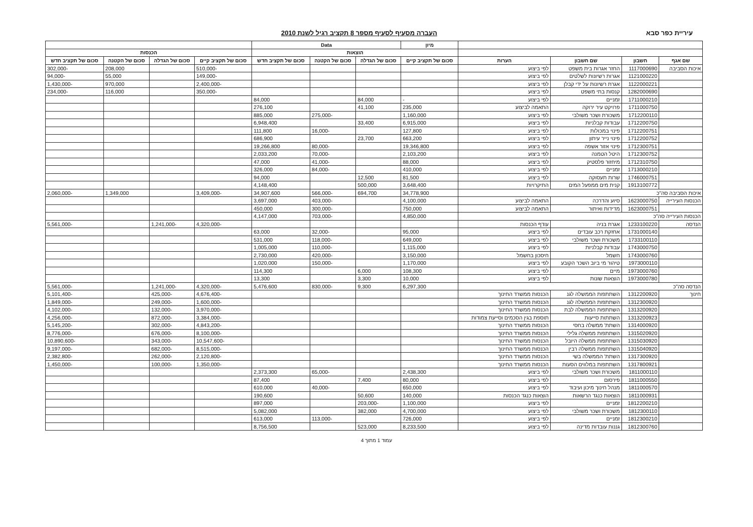עיריית כפר סבא העברה מסעיף לסעיף מספר 8 תקציב רגיל לשנת 2010
| | | | | מיון | Data | | | | | | |
| --- | --- | --- | --- | --- | --- | --- | --- | --- | --- | --- | --- |
| | | | | הוצאות | | | | הכנסות | | | |
| שם אגף | חשבון | שם חשבון | הערות | סכום של תקציב קיים | סכום של הגדלה | סכום של הקטנה | סכום של תקציב חדש | סכום של תקציב קיים | סכום של הגדלה | סכום של הקטנה | סכום של תקציב חדש |
| איכות הסביבה | 1117000690 | החזר אגרות בית משפט | לפי ביצוע | | | | | -510,000 | | 208,000 | -302,000 |
| | 1121000220 | אגרות רשיונות לשלטים | לפי ביצוע | | | | | -149,000 | | 55,000 | -94,000 |
| | 1122000221 | אגרת רשיונות על ידי קבלן | לפי ביצוע | | | | | -2,400,000 | | 970,000 | -1,430,000 |
| | 1282000690 | קנסות בתי משפט | לפי ביצוע | | | | | -350,000 | | 116,000 | -234,000 |
| | 1711000210 | זמניים | לפי ביצוע | - | 84,000 | | 84,000 | | | | |
| | 1711000750 | פרויקט עיר ירוקה | התאמה לביצוע | 235,000 | 41,100 | | 276,100 | | | | |
| | 1712200110 | משכורת ושכר משולבי | לפי ביצוע | 1,160,000 | | -275,000 | 885,000 | | | | |
| | 1712200750 | עבודות קבלניות | לפי ביצוע | 6,915,000 | 33,400 | | 6,948,400 | | | | |
| | 1712200751 | פינוי במכולות | לפי ביצוע | 127,800 | | -16,000 | 111,800 | | | | |
| | 1712200752 | פינוי נייר עיתון | לפי ביצוע | 663,200 | 23,700 | | 686,900 | | | | |
| | 1712300751 | פינוי אזור אשפה | לפי ביצוע | 19,346,800 | | -80,000 | 19,266,800 | | | | |
| | 1712300752 | היטל הטמנה | לפי ביצוע | 2,103,200 | | -70,000 | 2,033,200 | | | | |
| | 1712310750 | מיחזור פלסטיק | לפי ביצוע | 88,000 | | -41,000 | 47,000 | | | | |
| | 1713000210 | זמניים | לפי ביצוע | 410,000 | | -84,000 | 326,000 | | | | |
| | 1746000751 | שרות תעסוקה | לפי ביצוע | 81,500 | 12,500 | | 94,000 | | | | |
| | 1913100772 | קנית מים ממפעל המים | התיקרויות | 3,648,400 | 500,000 | | 4,148,400 | | | | |
| איכות הסביבה סה"כ | | | | 34,778,900 | 694,700 | -566,000 | 34,907,600 | -3,409,000 | | 1,349,000 | -2,060,000 |
| הכנסות העירייה | 1623000750 | סיוע והדרכה | התאמה לביצוע | 4,100,000 | | -403,000 | 3,697,000 | | | | |
| | 1623000751 | מדידות ואיתור | התאמה לביצוע | 750,000 | | -300,000 | 450,000 | | | | |
| הכנסות העירייה סה"כ | | | | 4,850,000 | | -703,000 | 4,147,000 | | | | |
| הנדסה | 1233100220 | אגרת בניה | עודף הכנסות | | | | | -4,320,000 | -1,241,000 | | -5,561,000 |
| | 1731000140 | אחזקת רכב עובדים | לפי ביצוע | 95,000 | | -32,000 | 63,000 | | | | |
| | 1733100110 | משכורת ושכר משולבי | לפי ביצוע | 649,000 | | -118,000 | 531,000 | | | | |
| | 1743000750 | עבודות קבלניות | לפי ביצוע | 1,115,000 | | -110,000 | 1,005,000 | | | | |
| | 1743000760 | חשמל | חיסכון בחשמל | 3,150,000 | | -420,000 | 2,730,000 | | | | |
| | 1973000110 | טיהור מי ביוב השכר הקובע | לפי ביצוע | 1,170,000 | | -150,000 | 1,020,000 | | | | |
| | 1973000760 | מיים | לפי ביצוע | 108,300 | 6,000 | | 114,300 | | | | |
| | 1973000780 | הוצאות שונות | לפי ביצוע | 10,000 | 3,300 | | 13,300 | | | | |
| הנדסה סה"כ | | | | 6,297,300 | 9,300 | -830,000 | 5,476,600 | -4,320,000 | -1,241,000 | | -5,561,000 |
| חינוך | 1312200920 | השתתפות הממשלה לגנ | הכנסות ממשרד החינוך | | | | | -4,676,400 | -425,000 | | -5,101,400 |
| | 1312300920 | השתתפות הממשלה לגנ | הכנסות ממשרד החינוך | | | | | -1,600,000 | -249,000 | | -1,849,000 |
| | 1313200920 | השתתפות הממשלה לבת | הכנסות ממשרד החינוך | | | | | -3,970,000 | -132,000 | | -4,102,000 |
| | 1313200923 | השתתות סייעות | תוספת בגין הסכמים וסייעת צמודות | | | | | -3,384,000 | -872,000 | | -4,256,000 |
| | 1314000920 | השתת' ממשלה בחסי | הכנסות ממשרד החינוך | | | | | -4,843,200 | -302,000 | | -5,145,200 |
| | 1315020920 | השתתפות ממשלה גלילי | הכנסות ממשרד החינוך | | | | | -8,100,000 | -676,000 | | -8,776,000 |
| | 1315030920 | השתתפות ממשלה היובל | הכנסות ממשרד החינוך | | | | | -10,547,600 | -343,000 | | -10,890,600 |
| | 1315040920 | השתתפות ממשלה רבין | הכנסות ממשרד החינוך | | | | | -8,515,000 | -682,000 | | -9,197,000 |
| | 1317300920 | השתת' הממשלה בשי | הכנסות ממשרד החינוך | | | | | -2,120,800 | -262,000 | | -2,382,800 |
| | 1317800921 | השתתפות במלווים הסעות | הכנסות ממשרד החינוך | | | | | -1,350,000 | -100,000 | | -1,450,000 |
| | 1811000110 | משכורת ושכר משולבי | לפי ביצוע | 2,438,300 | | -65,000 | 2,373,300 | | | | |
| | 1811000550 | פירסום | לפי ביצוע | 80,000 | 7,400 | | 87,400 | | | | |
| | 1811000570 | מנהל חינוך מיכון ועיבוד | לפי ביצוע | 650,000 | | -40,000 | 610,000 | | | | |
| | 1811000931 | הוצאות כנגד הרשאות | הוצאות כנגד הכנסות | 140,000 | 50,600 | | 190,600 | | | | |
| | 1812200210 | זמניים | לפי ביצוע | 1,100,000 | -203,000 | | 897,000 | | | | |
| | 1812300110 | משכורת ושכר משולבי | לפי ביצוע | 4,700,000 | 382,000 | | 5,082,000 | | | | |
| | 1812300210 | זמניים | לפי ביצוע | 726,000 | | -113,000 | 613,000 | | | | |
| | 1812300760 | גננות עובדות מדינה | לפי ביצוע | 8,233,500 | 523,000 | | 8,756,500 | | | | |
עמוד 1 מתוך 4